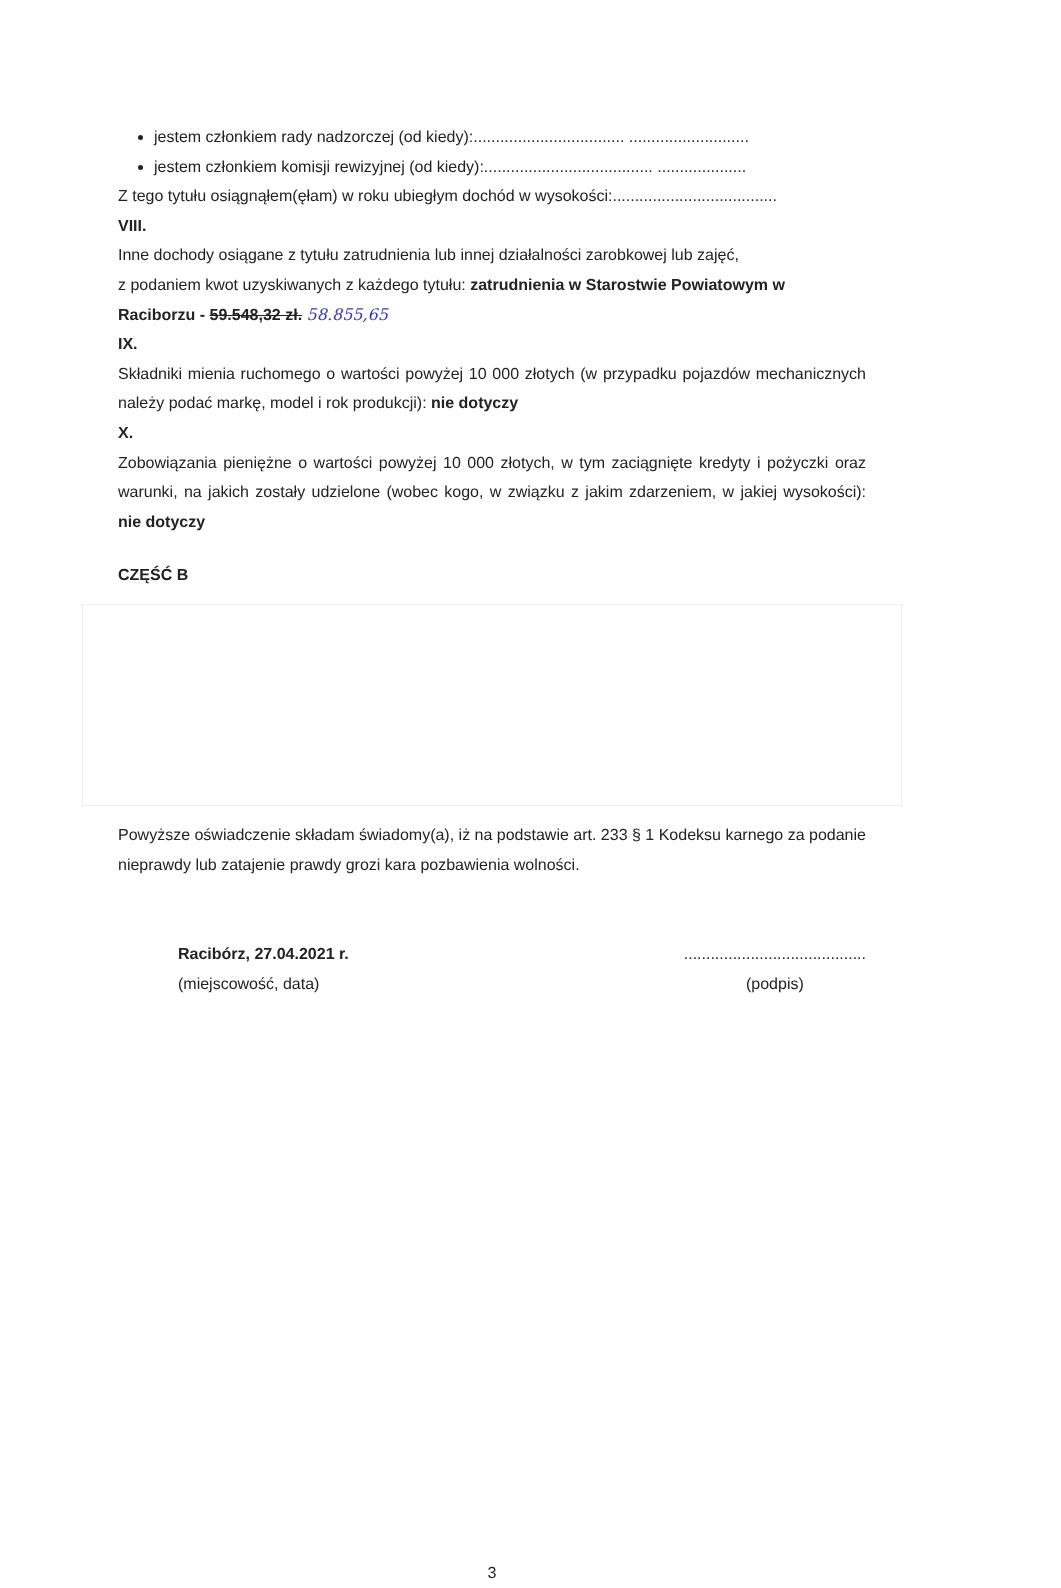jestem członkiem rady nadzorczej (od kiedy):.................................. ...........................
jestem członkiem komisji rewizyjnej (od kiedy):...................................... ....................
Z tego tytułu osiągnąłem(ęłam) w roku ubiegłym dochód w wysokości:.....................................
VIII.
Inne dochody osiągane z tytułu zatrudnienia lub innej działalności zarobkowej lub zajęć,
z podaniem kwot uzyskiwanych z każdego tytułu: zatrudnienia w Starostwie Powiatowym w Raciborzu - 59.548,32 zł. 58.855,65
IX.
Składniki mienia ruchomego o wartości powyżej 10 000 złotych (w przypadku pojazdów mechanicznych należy podać markę, model i rok produkcji): nie dotyczy
X.
Zobowiązania pieniężne o wartości powyżej 10 000 złotych, w tym zaciągnięte kredyty i pożyczki oraz warunki, na jakich zostały udzielone (wobec kogo, w związku z jakim zdarzeniem, w jakiej wysokości): nie dotyczy
CZĘŚĆ B
Powyższe oświadczenie składam świadomy(a), iż na podstawie art. 233 § 1 Kodeksu karnego za podanie nieprawdy lub zatajenie prawdy grozi kara pozbawienia wolności.
Racibórz, 27.04.2021 r.
(miejscowość, data)
.........................................
(podpis)
3